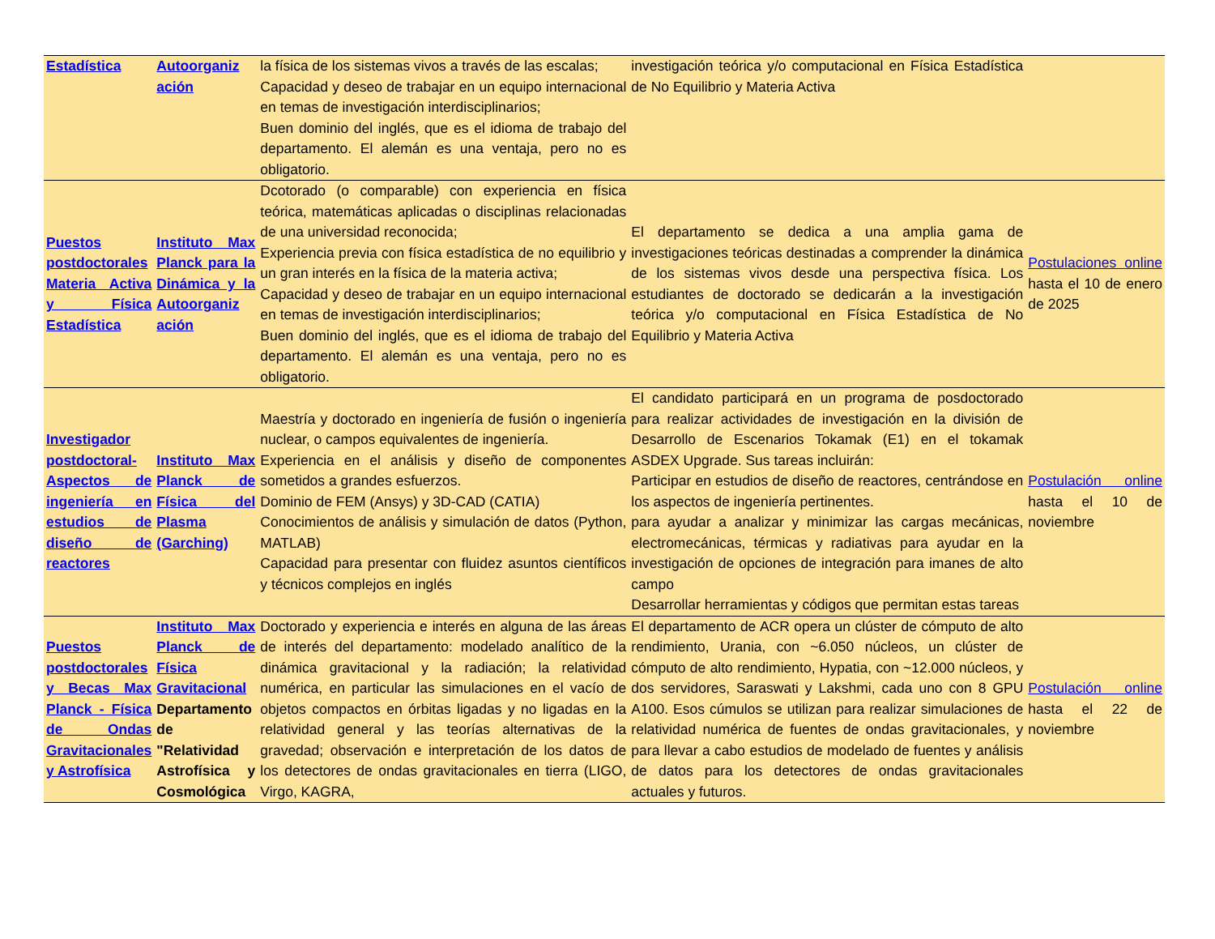| Estadística | Autoorganiz ación | la física de los sistemas vivos a través de las escalas; Capacidad y deseo de trabajar en un equipo internacional en temas de investigación interdisciplinarios; Buen dominio del inglés, que es el idioma de trabajo del departamento. El alemán es una ventaja, pero no es obligatorio. | investigación teórica y/o computacional en Física Estadística de No Equilibrio y Materia Activa | |
| Puestos postdoctorales Materia Activa y Física Estadística | Instituto Max Planck para la Dinámica y la Autoorganiz ación | Dcotorado (o comparable) con experiencia en física teórica, matemáticas aplicadas o disciplinas relacionadas de una universidad reconocida; Experiencia previa con física estadística de no equilibrio y un gran interés en la física de la materia activa; Capacidad y deseo de trabajar en un equipo internacional en temas de investigación interdisciplinarios; Buen dominio del inglés, que es el idioma de trabajo del departamento. El alemán es una ventaja, pero no es obligatorio. | El departamento se dedica a una amplia gama de investigaciones teóricas destinadas a comprender la dinámica de los sistemas vivos desde una perspectiva física. Los estudiantes de doctorado se dedicarán a la investigación teórica y/o computacional en Física Estadística de No Equilibrio y Materia Activa | Postulaciones online hasta el 10 de enero de 2025 |
| Investigador postdoctoral- Aspectos de ingeniería en estudios de diseño de reactores | Instituto Max Planck de Física del Plasma (Garching) | Maestría y doctorado en ingeniería de fusión o ingeniería nuclear, o campos equivalentes de ingeniería. Experiencia en el análisis y diseño de componentes sometidos a grandes esfuerzos. Dominio de FEM (Ansys) y 3D-CAD (CATIA) Conocimientos de análisis y simulación de datos (Python, MATLAB) Capacidad para presentar con fluidez asuntos científicos y técnicos complejos en inglés | El candidato participará en un programa de posdoctorado para realizar actividades de investigación en la división de Desarrollo de Escenarios Tokamak (E1) en el tokamak ASDEX Upgrade. Sus tareas incluirán: Participar en estudios de diseño de reactores, centrándose en los aspectos de ingeniería pertinentes. para ayudar a analizar y minimizar las cargas mecánicas, electromecánicas, térmicas y radiativas para ayudar en la investigación de opciones de integración para imanes de alto campo Desarrollar herramientas y códigos que permitan estas tareas | Postulación online hasta el 10 de noviembre |
| Puestos postdoctorales y Becas Max Planck - Física de Ondas Gravitacionales y Astrofísica | Instituto Max Planck de Física Gravitacional Departamento de "Relatividad Astrofísica y Cosmológica | Doctorado y experiencia e interés en alguna de las áreas de interés del departamento: modelado analítico de la dinámica gravitacional y la radiación; la relatividad numérica, en particular las simulaciones en el vacío de objetos compactos en órbitas ligadas y no ligadas en la relatividad general y las teorías alternativas de la gravedad; observación e interpretación de los datos de los detectores de ondas gravitacionales en tierra (LIGO, Virgo, KAGRA, | El departamento de ACR opera un clúster de cómputo de alto rendimiento, Urania, con ~6.050 núcleos, un clúster de cómputo de alto rendimiento, Hypatia, con ~12.000 núcleos, y dos servidores, Saraswati y Lakshmi, cada uno con 8 GPU A100. Esos cúmulos se utilizan para realizar simulaciones de relatividad numérica de fuentes de ondas gravitacionales, y para llevar a cabo estudios de modelado de fuentes y análisis de datos para los detectores de ondas gravitacionales actuales y futuros. | Postulación online hasta el 22 de noviembre |